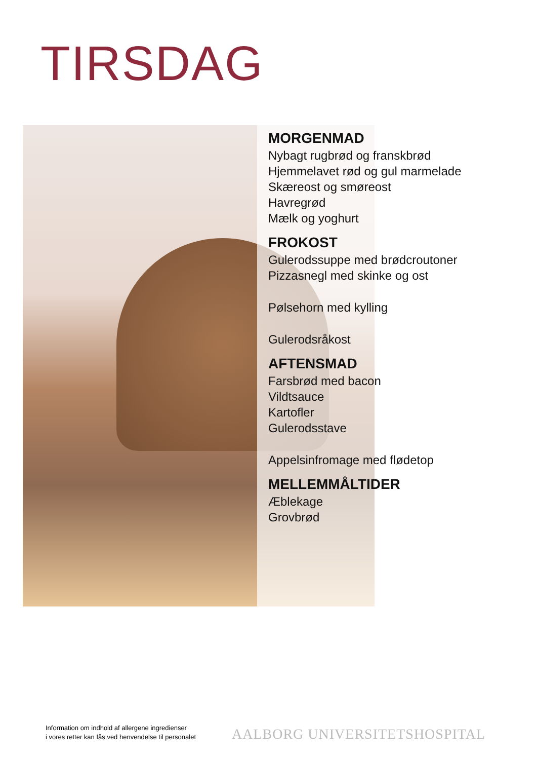TIRSDAG
MORGENMAD
Nybagt rugbrød og franskbrød
Hjemmelavet rød og gul marmelade
Skæreost og smøreost
Havregrød
Mælk og yoghurt
FROKOST
Gulerodssuppe med brødcroutoner
Pizzasnegl med skinke og ost
Pølsehorn med kylling
Gulerodsråkost
AFTENSMAD
Farsbrød med bacon
Vildtsauce
Kartofler
Gulerodsstave
Appelsinfromage med flødetop
MELLEMMÅLTIDER
Æblekage
Grovbrød
Information om indhold af allergene ingredienser
i vores retter kan fås ved henvendelse til personalet
AALBORG UNIVERSITETSHOSPITAL